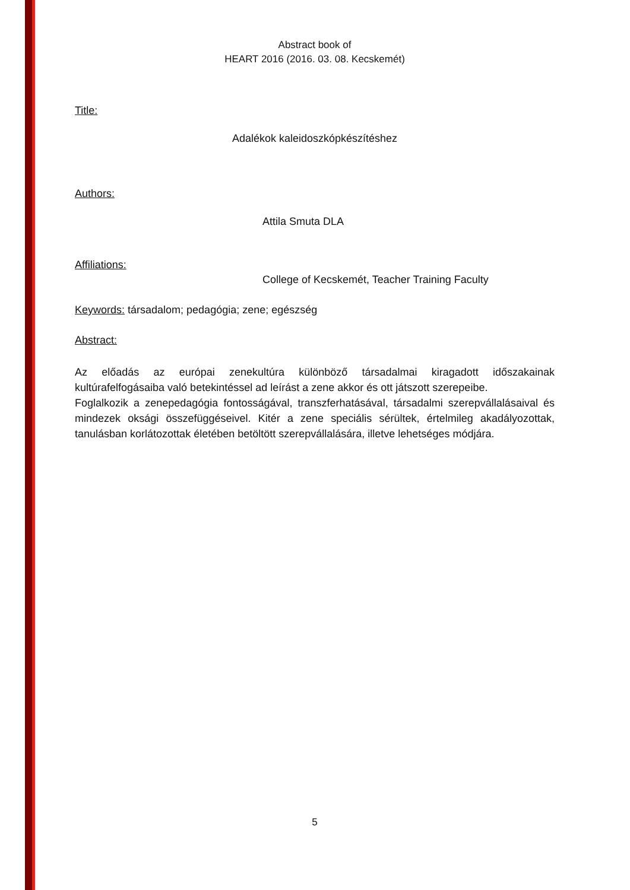Abstract book of
HEART 2016 (2016. 03. 08. Kecskemét)
Title:
Adalékok kaleidoszkópkészítéshez
Authors:
Attila Smuta DLA
Affiliations:
College of Kecskemét, Teacher Training Faculty
Keywords: társadalom; pedagógia; zene; egészség
Abstract:
Az előadás az európai zenekultúra különböző társadalmai kiragadott időszakainak kultúrafelfogásaiba való betekintéssel ad leírást a zene akkor és ott játszott szerepeibe.
Foglalkozik a zenepedagógia fontosságával, transzferhatásával, társadalmi szerepvállalásaival és mindezek oksági összefüggéseivel. Kitér a zene speciális sérültek, értelmileg akadályozottak, tanulásban korlátozottak életében betöltött szerepvállalására, illetve lehetséges módjára.
5